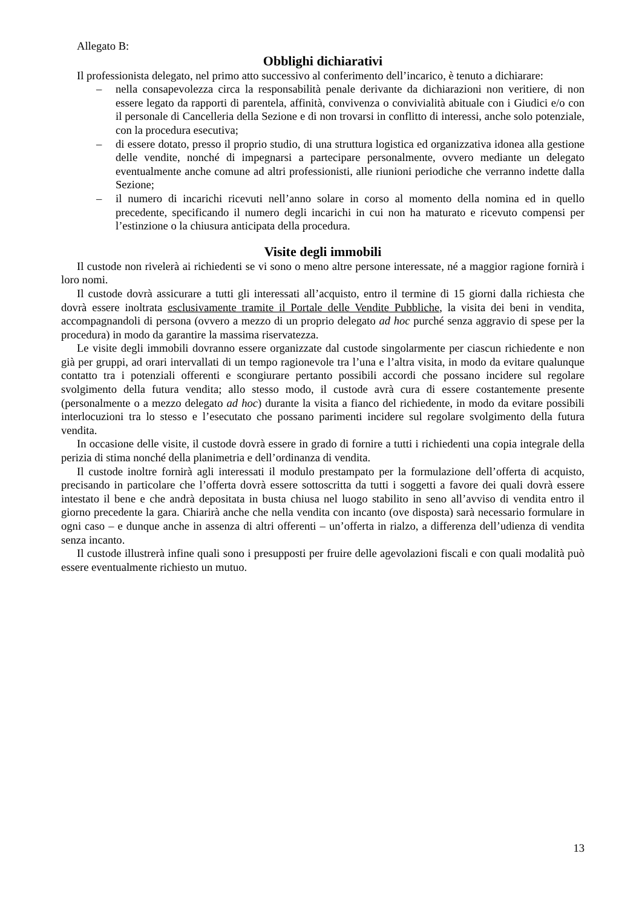Allegato B:
Obblighi dichiarativi
Il professionista delegato, nel primo atto successivo al conferimento dell’incarico, è tenuto a dichiarare:
– nella consapevolezza circa la responsabilità penale derivante da dichiarazioni non veritiere, di non essere legato da rapporti di parentela, affinità, convivenza o convivialità abituale con i Giudici e/o con il personale di Cancelleria della Sezione e di non trovarsi in conflitto di interessi, anche solo potenziale, con la procedura esecutiva;
– di essere dotato, presso il proprio studio, di una struttura logistica ed organizzativa idonea alla gestione delle vendite, nonché di impegnarsi a partecipare personalmente, ovvero mediante un delegato eventualmente anche comune ad altri professionisti, alle riunioni periodiche che verranno indette dalla Sezione;
– il numero di incarichi ricevuti nell’anno solare in corso al momento della nomina ed in quello precedente, specificando il numero degli incarichi in cui non ha maturato e ricevuto compensi per l’estinzione o la chiusura anticipata della procedura.
Visite degli immobili
Il custode non rivelerà ai richiedenti se vi sono o meno altre persone interessate, né a maggior ragione fornirà i loro nomi.
Il custode dovrà assicurare a tutti gli interessati all’acquisto, entro il termine di 15 giorni dalla richiesta che dovrà essere inoltrata esclusivamente tramite il Portale delle Vendite Pubbliche, la visita dei beni in vendita, accompagnandoli di persona (ovvero a mezzo di un proprio delegato ad hoc purché senza aggravio di spese per la procedura) in modo da garantire la massima riservatezza.
Le visite degli immobili dovranno essere organizzate dal custode singolarmente per ciascun richiedente e non già per gruppi, ad orari intervallati di un tempo ragionevole tra l’una e l’altra visita, in modo da evitare qualunque contatto tra i potenziali offerenti e scongiurare pertanto possibili accordi che possano incidere sul regolare svolgimento della futura vendita; allo stesso modo, il custode avrà cura di essere costantemente presente (personalmente o a mezzo delegato ad hoc) durante la visita a fianco del richiedente, in modo da evitare possibili interlocuzioni tra lo stesso e l’esecutato che possano parimenti incidere sul regolare svolgimento della futura vendita.
In occasione delle visite, il custode dovrà essere in grado di fornire a tutti i richiedenti una copia integrale della perizia di stima nonché della planimetria e dell’ordinanza di vendita.
Il custode inoltre fornirà agli interessati il modulo prestampato per la formulazione dell’offerta di acquisto, precisando in particolare che l’offerta dovrà essere sottoscritta da tutti i soggetti a favore dei quali dovrà essere intestato il bene e che andrà depositata in busta chiusa nel luogo stabilito in seno all’avviso di vendita entro il giorno precedente la gara. Chiarirà anche che nella vendita con incanto (ove disposta) sarà necessario formulare in ogni caso – e dunque anche in assenza di altri offerenti – un’offerta in rialzo, a differenza dell’udienza di vendita senza incanto.
Il custode illustrerà infine quali sono i presupposti per fruire delle agevolazioni fiscali e con quali modalità può essere eventualmente richiesto un mutuo.
13